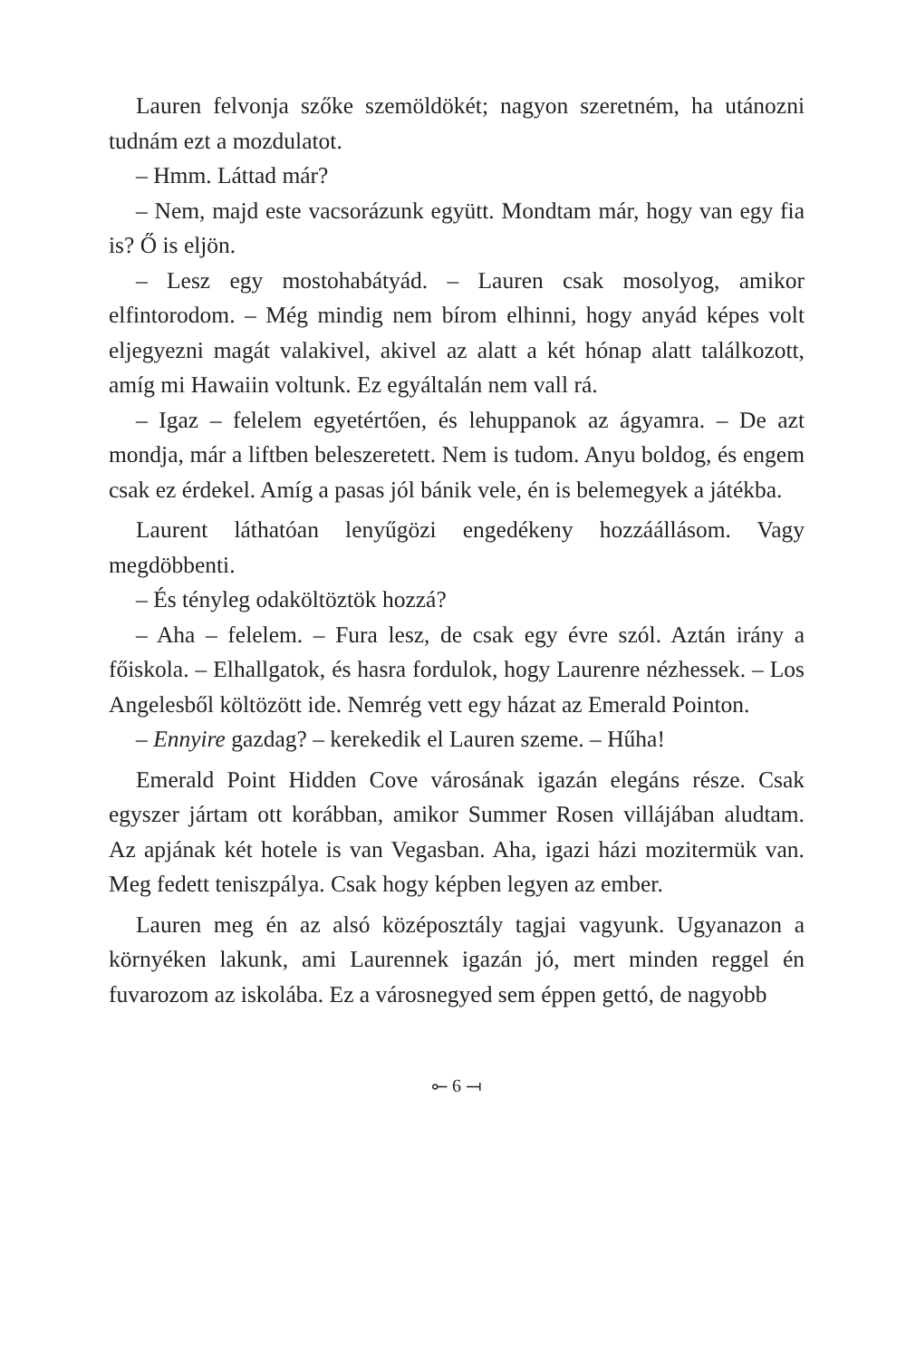Lauren felvonja szőke szemöldökét; nagyon szeretném, ha utánozni tudnám ezt a mozdulatot.
– Hmm. Láttad már?
– Nem, majd este vacsorázunk együtt. Mondtam már, hogy van egy fia is? Ő is eljön.
– Lesz egy mostohabátyád. – Lauren csak mosolyog, amikor elfintorodom. – Még mindig nem bírom elhinni, hogy anyád képes volt eljegyezni magát valakivel, akivel az alatt a két hónap alatt találkozott, amíg mi Hawaiin voltunk. Ez egyáltalán nem vall rá.
– Igaz – felelem egyetértően, és lehuppanok az ágyamra. – De azt mondja, már a liftben beleszeretett. Nem is tudom. Anyu boldog, és engem csak ez érdekel. Amíg a pasas jól bánik vele, én is belemegyek a játékba.
Laurent láthatóan lenyűgözi engedékeny hozzáállásom. Vagy megdöbbenti.
– És tényleg odaköltöztök hozzá?
– Aha – felelem. – Fura lesz, de csak egy évre szól. Aztán irány a főiskola. – Elhallgatok, és hasra fordulok, hogy Laurenre nézhessek. – Los Angelesből költözött ide. Nemrég vett egy házat az Emerald Pointon.
– Ennyire gazdag? – kerekedik el Lauren szeme. – Hűha!
Emerald Point Hidden Cove városának igazán elegáns része. Csak egyszer jártam ott korábban, amikor Summer Rosen villájában aludtam. Az apjának két hotele is van Vegasban. Aha, igazi házi mozitermük van. Meg fedett teniszpálya. Csak hogy képben legyen az ember.
Lauren meg én az alsó középosztály tagjai vagyunk. Ugyanazon a környéken lakunk, ami Laurennek igazán jó, mert minden reggel én fuvarozom az iskolába. Ez a városnegyed sem éppen gettó, de nagyobb
⟜ 6 ⟞